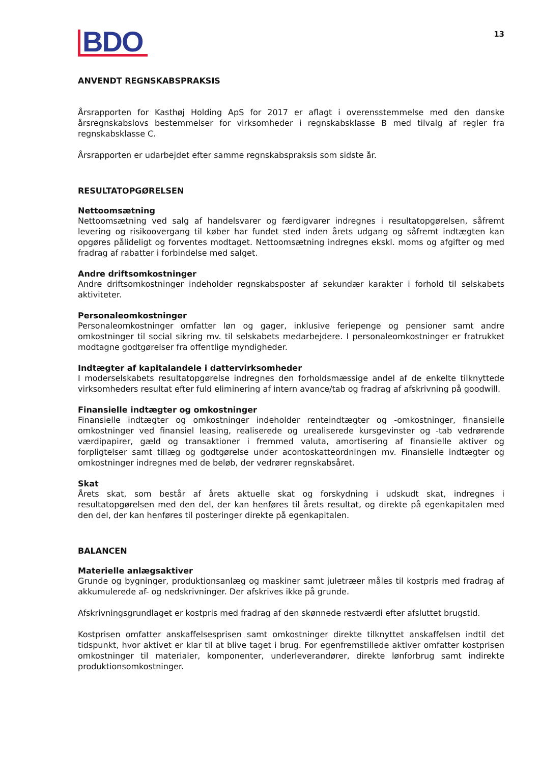BDO
13
ANVENDT REGNSKABSPRAKSIS
Årsrapporten for Kasthøj Holding ApS for 2017 er aflagt i overensstemmelse med den danske årsregnskabslovs bestemmelser for virksomheder i regnskabsklasse B med tilvalg af regler fra regnskabsklasse C.
Årsrapporten er udarbejdet efter samme regnskabspraksis som sidste år.
RESULTATOPGØRELSEN
Nettoomsætning
Nettoomsætning ved salg af handelsvarer og færdigvarer indregnes i resultatopgørelsen, såfremt levering og risikoovergang til køber har fundet sted inden årets udgang og såfremt indtægten kan opgøres pålideligt og forventes modtaget. Nettoomsætning indregnes ekskl. moms og afgifter og med fradrag af rabatter i forbindelse med salget.
Andre driftsomkostninger
Andre driftsomkostninger indeholder regnskabsposter af sekundær karakter i forhold til selskabets aktiviteter.
Personaleomkostninger
Personaleomkostninger omfatter løn og gager, inklusive feriepenge og pensioner samt andre omkostninger til social sikring mv. til selskabets medarbejdere. I personaleomkostninger er fratrukket modtagne godtgørelser fra offentlige myndigheder.
Indtægter af kapitalandele i dattervirksomheder
I moderselskabets resultatopgørelse indregnes den forholdsmæssige andel af de enkelte tilknyttede virksomheders resultat efter fuld eliminering af intern avance/tab og fradrag af afskrivning på goodwill.
Finansielle indtægter og omkostninger
Finansielle indtægter og omkostninger indeholder renteindtægter og -omkostninger, finansielle omkostninger ved finansiel leasing, realiserede og urealiserede kursgevinster og -tab vedrørende værdipapirer, gæld og transaktioner i fremmed valuta, amortisering af finansielle aktiver og forpligtelser samt tillæg og godtgørelse under acontoskatteordningen mv. Finansielle indtægter og omkostninger indregnes med de beløb, der vedrører regnskabsåret.
Skat
Årets skat, som består af årets aktuelle skat og forskydning i udskudt skat, indregnes i resultatopgørelsen med den del, der kan henføres til årets resultat, og direkte på egenkapitalen med den del, der kan henføres til posteringer direkte på egenkapitalen.
BALANCEN
Materielle anlægsaktiver
Grunde og bygninger, produktionsanlæg og maskiner samt juletræer måles til kostpris med fradrag af akkumulerede af- og nedskrivninger. Der afskrives ikke på grunde.
Afskrivningsgrundlaget er kostpris med fradrag af den skønnede restværdi efter afsluttet brugstid.
Kostprisen omfatter anskaffelsesprisen samt omkostninger direkte tilknyttet anskaffelsen indtil det tidspunkt, hvor aktivet er klar til at blive taget i brug. For egenfremstillede aktiver omfatter kostprisen omkostninger til materialer, komponenter, underleverandører, direkte lønforbrug samt indirekte produktionsomkostninger.